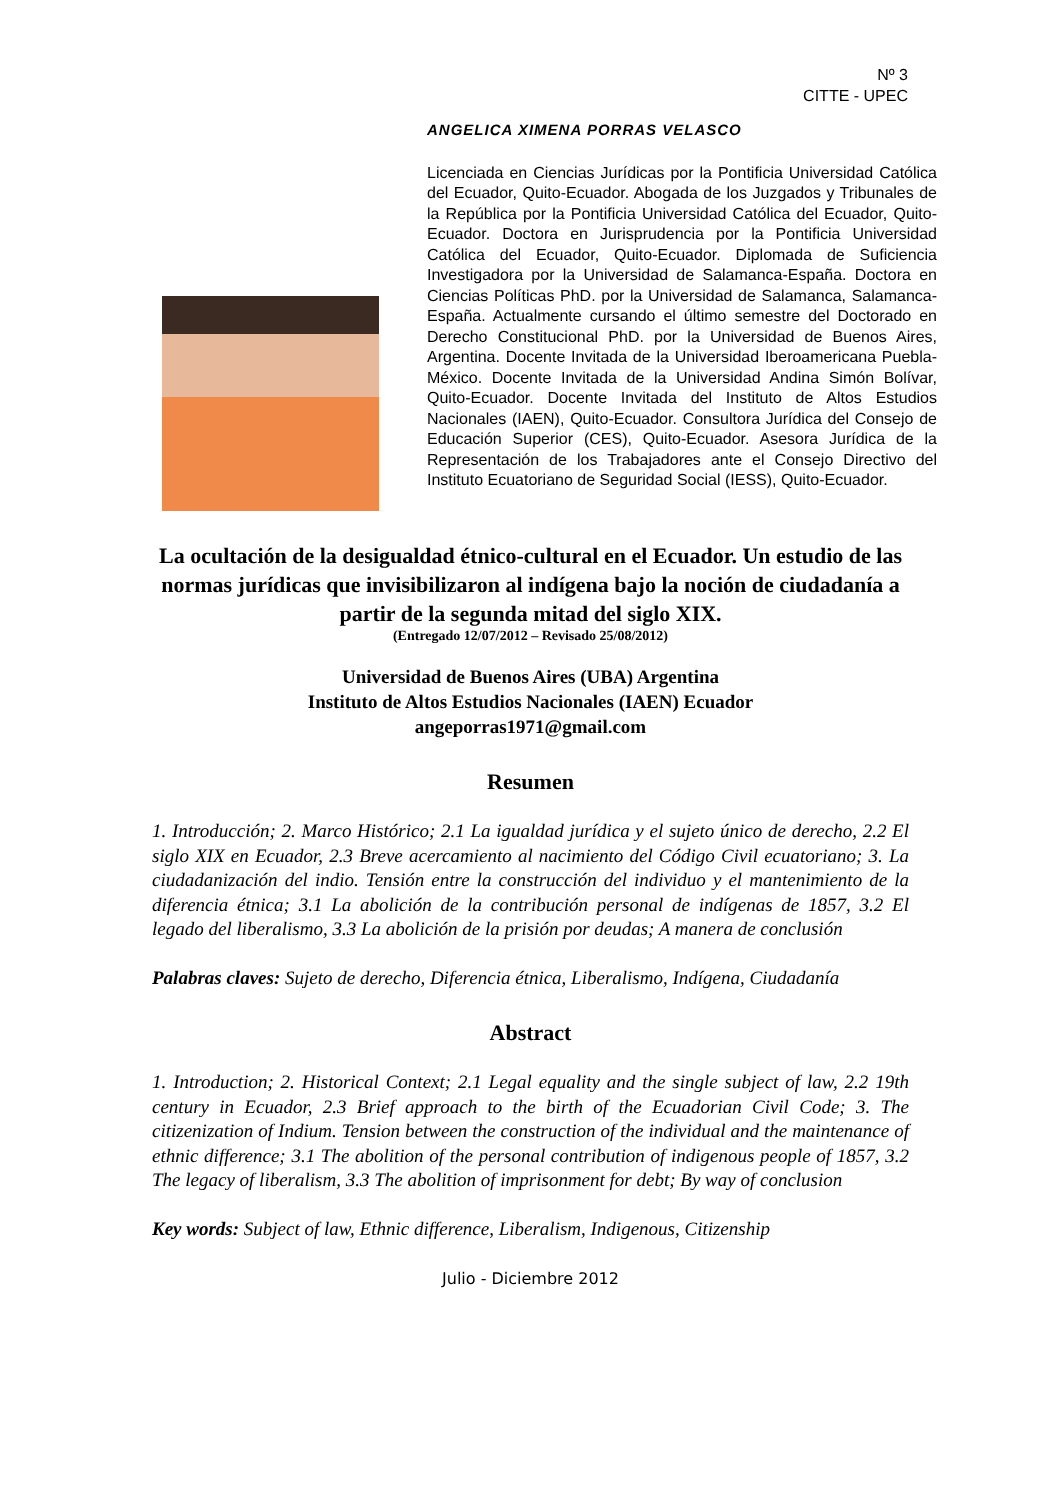Nº 3
CITTE - UPEC
ANGELICA XIMENA PORRAS VELASCO
Licenciada en Ciencias Jurídicas por la Pontificia Universidad Católica del Ecuador, Quito-Ecuador. Abogada de los Juzgados y Tribunales de la República por la Pontificia Universidad Católica del Ecuador, Quito-Ecuador. Doctora en Jurisprudencia por la Pontificia Universidad Católica del Ecuador, Quito-Ecuador. Diplomada de Suficiencia Investigadora por la Universidad de Salamanca-España. Doctora en Ciencias Políticas PhD. por la Universidad de Salamanca, Salamanca-España. Actualmente cursando el último semestre del Doctorado en Derecho Constitucional PhD. por la Universidad de Buenos Aires, Argentina. Docente Invitada de la Universidad Iberoamericana Puebla-México. Docente Invitada de la Universidad Andina Simón Bolívar, Quito-Ecuador. Docente Invitada del Instituto de Altos Estudios Nacionales (IAEN), Quito-Ecuador. Consultora Jurídica del Consejo de Educación Superior (CES), Quito-Ecuador. Asesora Jurídica de la Representación de los Trabajadores ante el Consejo Directivo del Instituto Ecuatoriano de Seguridad Social (IESS), Quito-Ecuador.
La ocultación de la desigualdad étnico-cultural en el Ecuador. Un estudio de las normas jurídicas que invisibilizaron al indígena bajo la noción de ciudadanía a partir de la segunda mitad del siglo XIX.
(Entregado 12/07/2012 – Revisado 25/08/2012)
Universidad de Buenos Aires (UBA) Argentina
Instituto de Altos Estudios Nacionales (IAEN) Ecuador
angeporras1971@gmail.com
Resumen
1. Introducción; 2. Marco Histórico; 2.1 La igualdad jurídica y el sujeto único de derecho, 2.2 El siglo XIX en Ecuador, 2.3 Breve acercamiento al nacimiento del Código Civil ecuatoriano; 3. La ciudadanización del indio. Tensión entre la construcción del individuo y el mantenimiento de la diferencia étnica; 3.1 La abolición de la contribución personal de indígenas de 1857, 3.2 El legado del liberalismo, 3.3 La abolición de la prisión por deudas; A manera de conclusión
Palabras claves: Sujeto de derecho, Diferencia étnica, Liberalismo, Indígena, Ciudadanía
Abstract
1. Introduction; 2. Historical Context; 2.1 Legal equality and the single subject of law, 2.2 19th century in Ecuador, 2.3 Brief approach to the birth of the Ecuadorian Civil Code; 3. The citizenization of Indium. Tension between the construction of the individual and the maintenance of ethnic difference; 3.1 The abolition of the personal contribution of indigenous people of 1857, 3.2 The legacy of liberalism, 3.3 The abolition of imprisonment for debt; By way of conclusion
Key words: Subject of law, Ethnic difference, Liberalism, Indigenous, Citizenship
Julio - Diciembre 2012